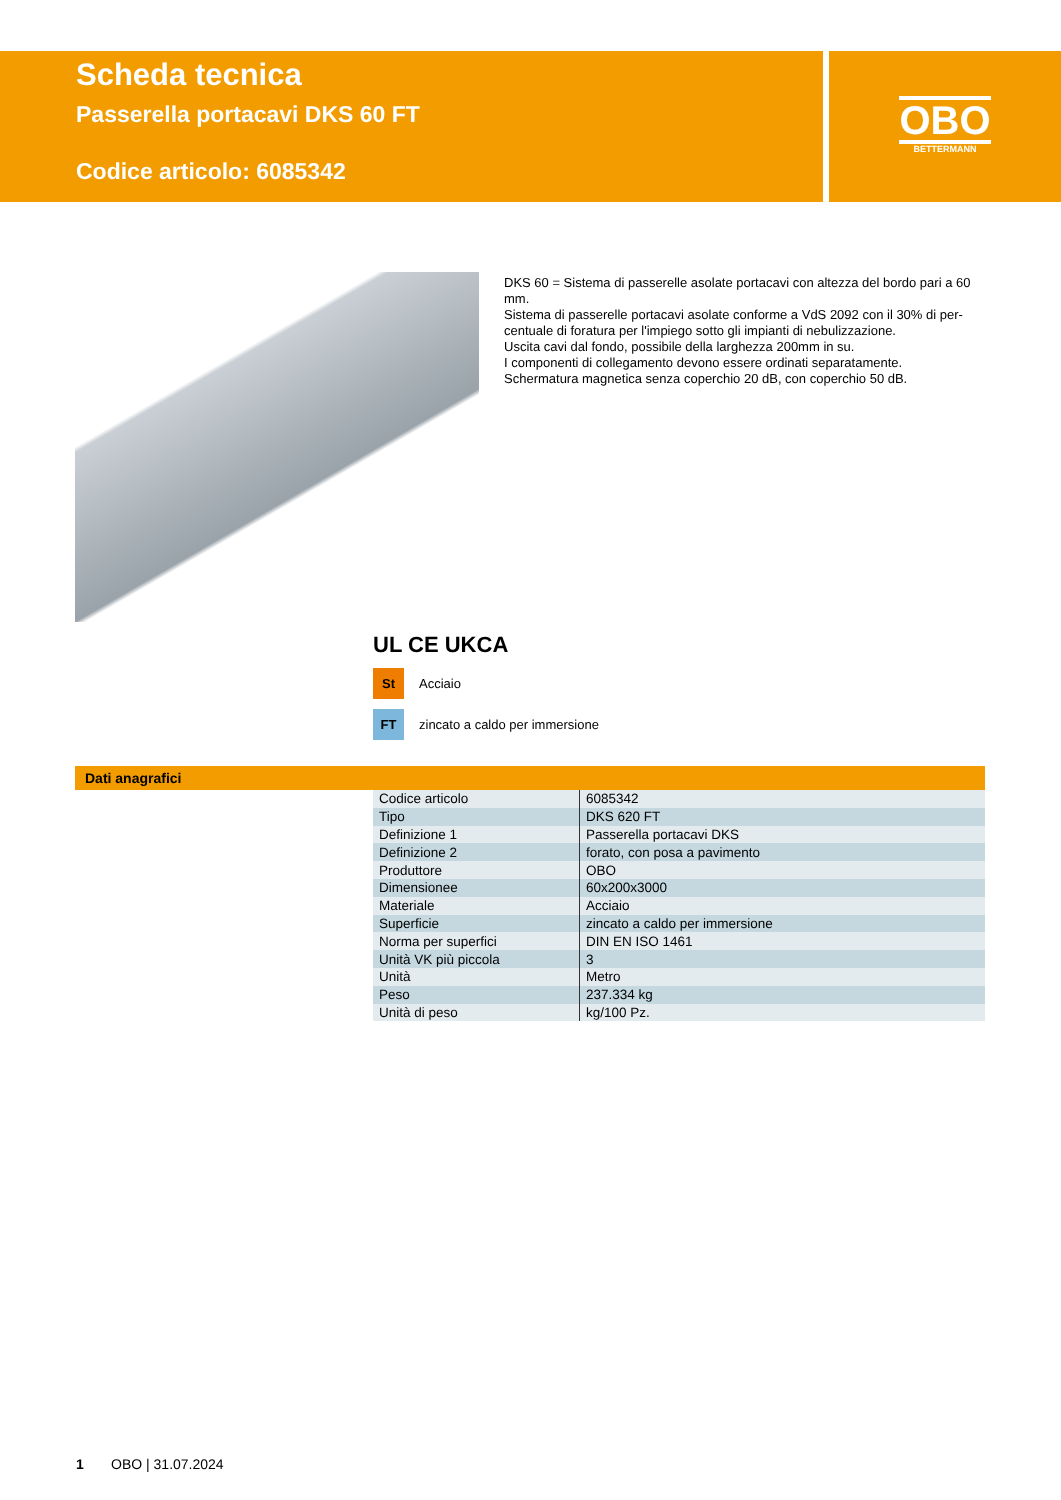Scheda tecnica
Passerella portacavi DKS 60 FT
Codice articolo: 6085342
OBO
BETTERMANN
DKS 60 = Sistema di passerelle asolate portacavi con altezza del bordo pari a 60 mm.
Sistema di passerelle portacavi asolate conforme a VdS 2092 con il 30% di per-centuale di foratura per l'impiego sotto gli impianti di nebulizzazione.
Uscita cavi dal fondo, possibile della larghezza 200mm in su.
I componenti di collegamento devono essere ordinati separatamente.
Schermatura magnetica senza coperchio 20 dB, con coperchio 50 dB.
UL CE UKCA
St Acciaio
FT zincato a caldo per immersione
Dati anagrafici
| Codice articolo | 6085342 |
| Tipo | DKS 620 FT |
| Definizione 1 | Passerella portacavi DKS |
| Definizione 2 | forato, con posa a pavimento |
| Produttore | OBO |
| Dimensionee | 60x200x3000 |
| Materiale | Acciaio |
| Superficie | zincato a caldo per immersione |
| Norma per superfici | DIN EN ISO 1461 |
| Unità VK più piccola | 3 |
| Unità | Metro |
| Peso | 237.334 kg |
| Unità di peso | kg/100 Pz. |
1 OBO | 31.07.2024